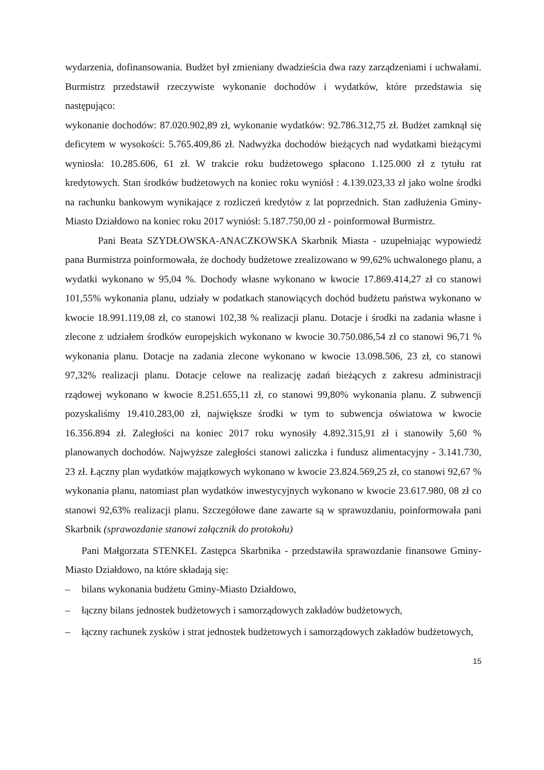wydarzenia, dofinansowania. Budżet był zmieniany dwadzieścia dwa razy zarządzeniami i uchwałami. Burmistrz przedstawił rzeczywiste wykonanie dochodów i wydatków, które przedstawia się następująco:
wykonanie dochodów: 87.020.902,89 zł, wykonanie wydatków: 92.786.312,75 zł. Budżet zamknął się deficytem w wysokości: 5.765.409,86 zł. Nadwyżka dochodów bieżących nad wydatkami bieżącymi wyniosła: 10.285.606, 61 zł. W trakcie roku budżetowego spłacono 1.125.000 zł z tytułu rat kredytowych. Stan środków budżetowych na koniec roku wyniósł : 4.139.023,33 zł jako wolne środki na rachunku bankowym wynikające z rozliczeń kredytów z lat poprzednich. Stan zadłużenia Gminy-Miasto Działdowo na koniec roku 2017 wyniósł: 5.187.750,00 zł - poinformował Burmistrz.
Pani Beata SZYDŁOWSKA-ANACZKOWSKA Skarbnik Miasta - uzupełniając wypowiedź pana Burmistrza poinformowała, że dochody budżetowe zrealizowano w 99,62% uchwalonego planu, a wydatki wykonano w 95,04 %. Dochody własne wykonano w kwocie 17.869.414,27 zł co stanowi 101,55% wykonania planu, udziały w podatkach stanowiących dochód budżetu państwa wykonano w kwocie 18.991.119,08 zł, co stanowi 102,38 % realizacji planu. Dotacje i środki na zadania własne i zlecone z udziałem środków europejskich wykonano w kwocie 30.750.086,54 zł co stanowi 96,71 % wykonania planu. Dotacje na zadania zlecone wykonano w kwocie 13.098.506, 23 zł, co stanowi 97,32% realizacji planu. Dotacje celowe na realizację zadań bieżących z zakresu administracji rządowej wykonano w kwocie 8.251.655,11 zł, co stanowi 99,80% wykonania planu. Z subwencji pozyskaliśmy 19.410.283,00 zł, największe środki w tym to subwencja oświatowa w kwocie 16.356.894 zł. Zaległości na koniec 2017 roku wynosiły 4.892.315,91 zł i stanowiły 5,60 % planowanych dochodów. Najwyższe zaległości stanowi zaliczka i fundusz alimentacyjny - 3.141.730, 23 zł. Łączny plan wydatków majątkowych wykonano w kwocie 23.824.569,25 zł, co stanowi 92,67 % wykonania planu, natomiast plan wydatków inwestycyjnych wykonano w kwocie 23.617.980, 08 zł co stanowi 92,63% realizacji planu. Szczegółowe dane zawarte są w sprawozdaniu, poinformowała pani Skarbnik (sprawozdanie stanowi załącznik do protokołu)
Pani Małgorzata STENKEL Zastępca Skarbnika - przedstawiła sprawozdanie finansowe Gminy-Miasto Działdowo, na które składają się:
– bilans wykonania budżetu Gminy-Miasto Działdowo,
– łączny bilans jednostek budżetowych i samorządowych zakładów budżetowych,
– łączny rachunek zysków i strat jednostek budżetowych i samorządowych zakładów budżetowych,
15